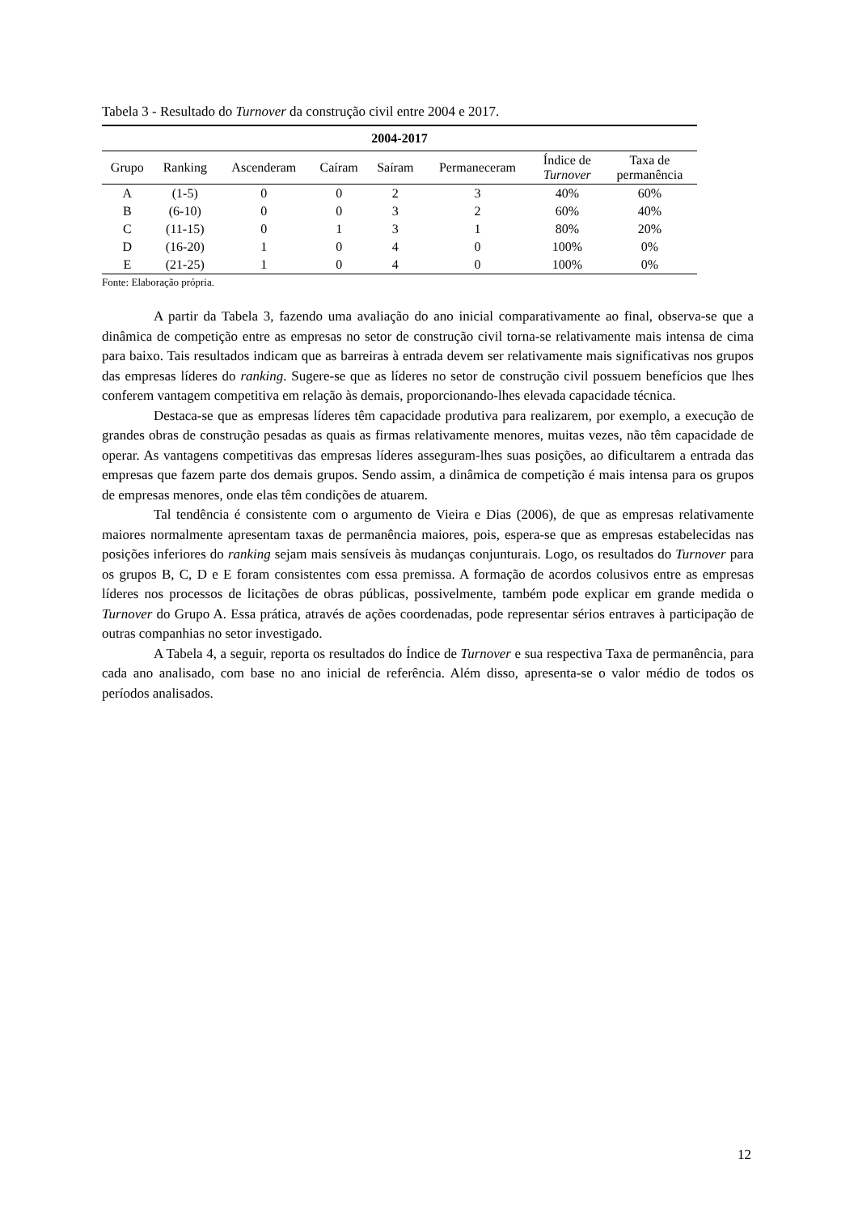Tabela 3 - Resultado do Turnover da construção civil entre 2004 e 2017.
| 2004-2017 | | | | | | | |
| --- | --- | --- | --- | --- | --- | --- | --- |
| Grupo | Ranking | Ascenderam | Caíram | Saíram | Permaneceram | Índice de Turnover | Taxa de permanência |
| A | (1-5) | 0 | 0 | 2 | 3 | 40% | 60% |
| B | (6-10) | 0 | 0 | 3 | 2 | 60% | 40% |
| C | (11-15) | 0 | 1 | 3 | 1 | 80% | 20% |
| D | (16-20) | 1 | 0 | 4 | 0 | 100% | 0% |
| E | (21-25) | 1 | 0 | 4 | 0 | 100% | 0% |
Fonte: Elaboração própria.
A partir da Tabela 3, fazendo uma avaliação do ano inicial comparativamente ao final, observa-se que a dinâmica de competição entre as empresas no setor de construção civil torna-se relativamente mais intensa de cima para baixo. Tais resultados indicam que as barreiras à entrada devem ser relativamente mais significativas nos grupos das empresas líderes do ranking. Sugere-se que as líderes no setor de construção civil possuem benefícios que lhes conferem vantagem competitiva em relação às demais, proporcionando-lhes elevada capacidade técnica.
Destaca-se que as empresas líderes têm capacidade produtiva para realizarem, por exemplo, a execução de grandes obras de construção pesadas as quais as firmas relativamente menores, muitas vezes, não têm capacidade de operar. As vantagens competitivas das empresas líderes asseguram-lhes suas posições, ao dificultarem a entrada das empresas que fazem parte dos demais grupos. Sendo assim, a dinâmica de competição é mais intensa para os grupos de empresas menores, onde elas têm condições de atuarem.
Tal tendência é consistente com o argumento de Vieira e Dias (2006), de que as empresas relativamente maiores normalmente apresentam taxas de permanência maiores, pois, espera-se que as empresas estabelecidas nas posições inferiores do ranking sejam mais sensíveis às mudanças conjunturais. Logo, os resultados do Turnover para os grupos B, C, D e E foram consistentes com essa premissa. A formação de acordos colusivos entre as empresas líderes nos processos de licitações de obras públicas, possivelmente, também pode explicar em grande medida o Turnover do Grupo A. Essa prática, através de ações coordenadas, pode representar sérios entraves à participação de outras companhias no setor investigado.
A Tabela 4, a seguir, reporta os resultados do Índice de Turnover e sua respectiva Taxa de permanência, para cada ano analisado, com base no ano inicial de referência. Além disso, apresenta-se o valor médio de todos os períodos analisados.
12